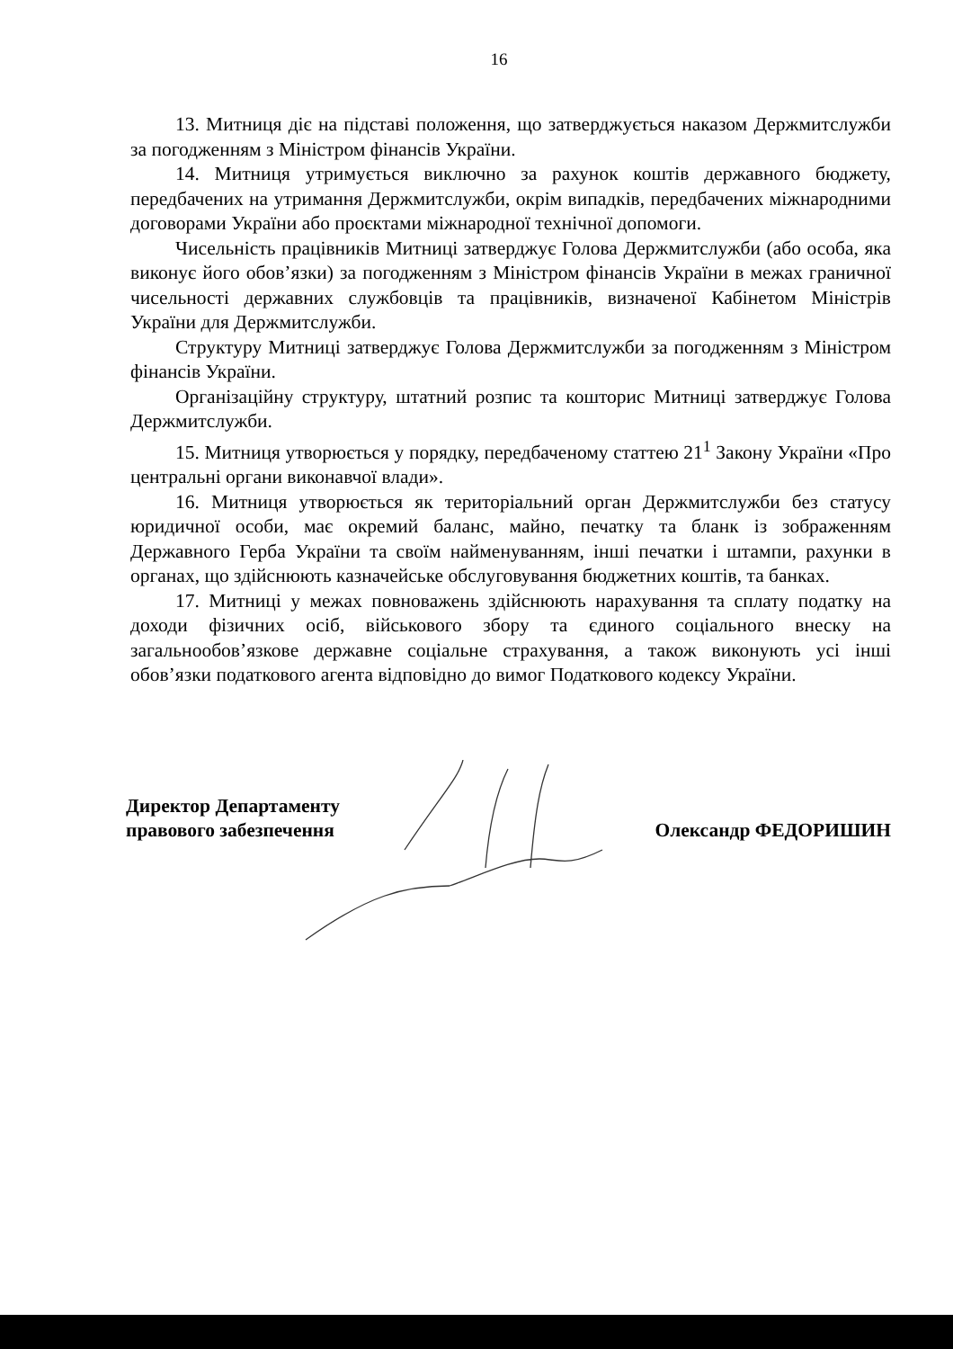16
13. Митниця діє на підставі положення, що затверджується наказом Держмитслужби за погодженням з Міністром фінансів України.
14. Митниця утримується виключно за рахунок коштів державного бюджету, передбачених на утримання Держмитслужби, окрім випадків, передбачених міжнародними договорами України або проєктами міжнародної технічної допомоги.
Чисельність працівників Митниці затверджує Голова Держмитслужби (або особа, яка виконує його обов’язки) за погодженням з Міністром фінансів України в межах граничної чисельності державних службовців та працівників, визначеної Кабінетом Міністрів України для Держмитслужби.
Структуру Митниці затверджує Голова Держмитслужби за погодженням з Міністром фінансів України.
Організаційну структуру, штатний розпис та кошторис Митниці затверджує Голова Держмитслужби.
15. Митниця утворюється у порядку, передбаченому статтею 21<sup>1</sup> Закону України «Про центральні органи виконавчої влади».
16. Митниця утворюється як територіальний орган Держмитслужби без статусу юридичної особи, має окремий баланс, майно, печатку та бланк із зображенням Державного Герба України та своїм найменуванням, інші печатки і штампи, рахунки в органах, що здійснюють казначейське обслуговування бюджетних коштів, та банках.
17. Митниці у межах повноважень здійснюють нарахування та сплату податку на доходи фізичних осіб, військового збору та єдиного соціального внеску на загальнообов’язкове державне соціальне страхування, а також виконують усі інші обов’язки податкового агента відповідно до вимог Податкового кодексу України.
Директор Департаменту
правового забезпечення
Олександр ФЕДОРИШИН